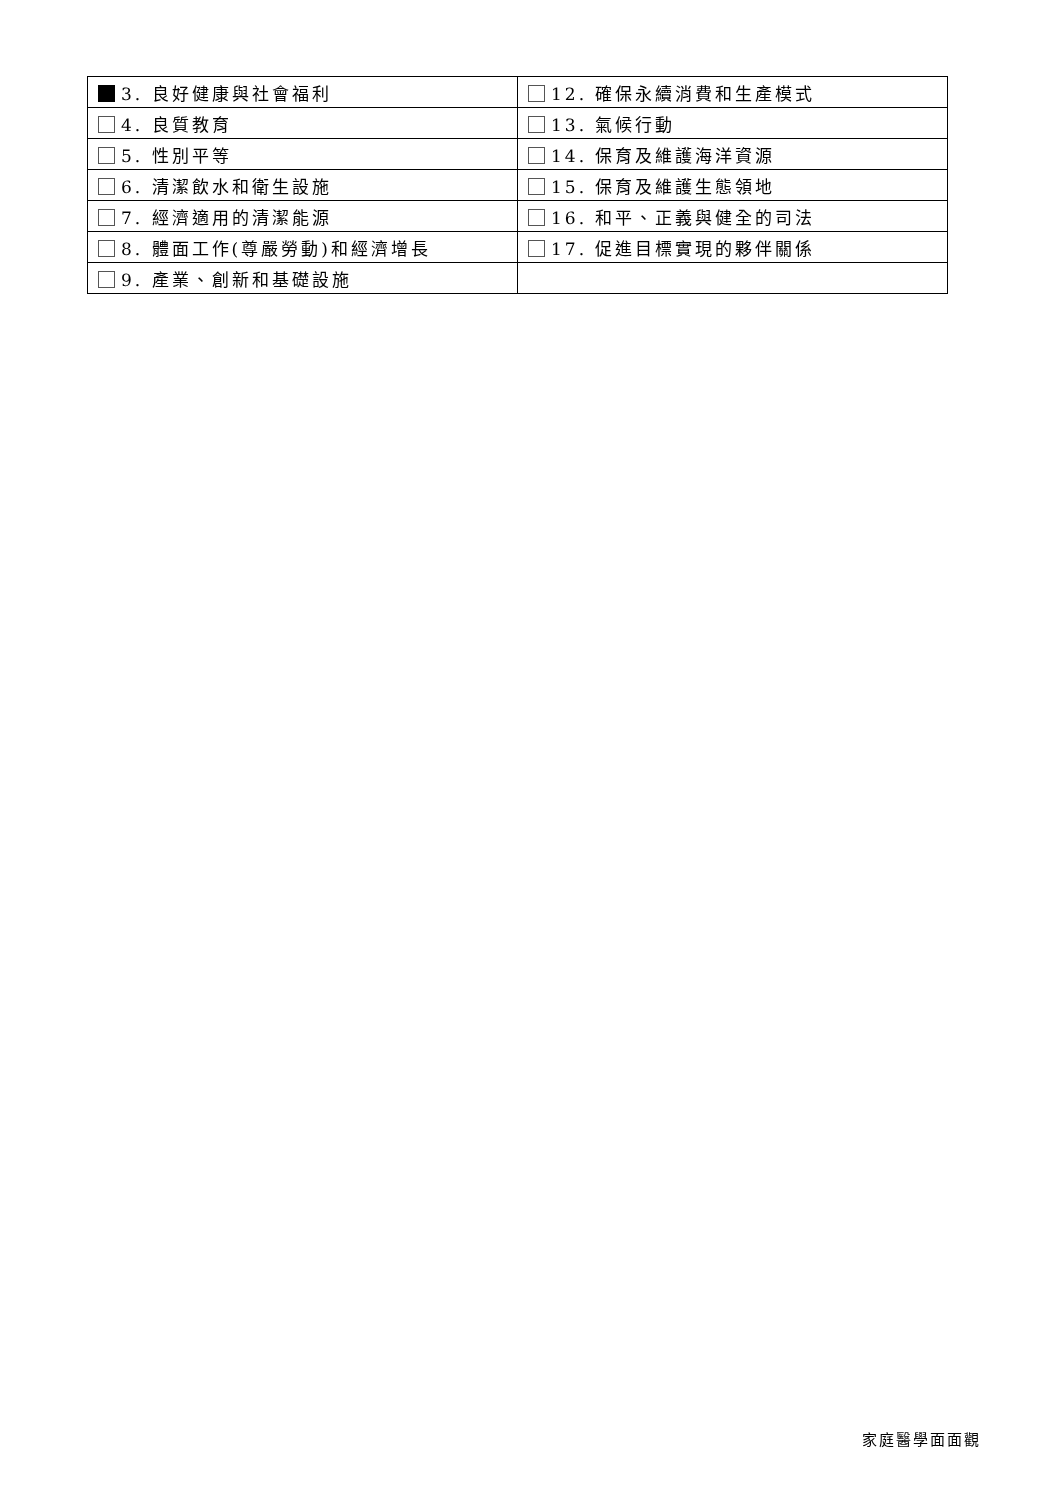| 3. 良好健康與社會福利 | 12. 確保永續消費和生產模式 |
| 4. 良質教育 | 13. 氣候行動 |
| 5. 性別平等 | 14. 保育及維護海洋資源 |
| 6. 清潔飲水和衛生設施 | 15. 保育及維護生態領地 |
| 7. 經濟適用的清潔能源 | 16. 和平、正義與健全的司法 |
| 8. 體面工作(尊嚴勞動)和經濟增長 | 17. 促進目標實現的夥伴關係 |
| 9. 產業、創新和基礎設施 | |
家庭醫學面面觀